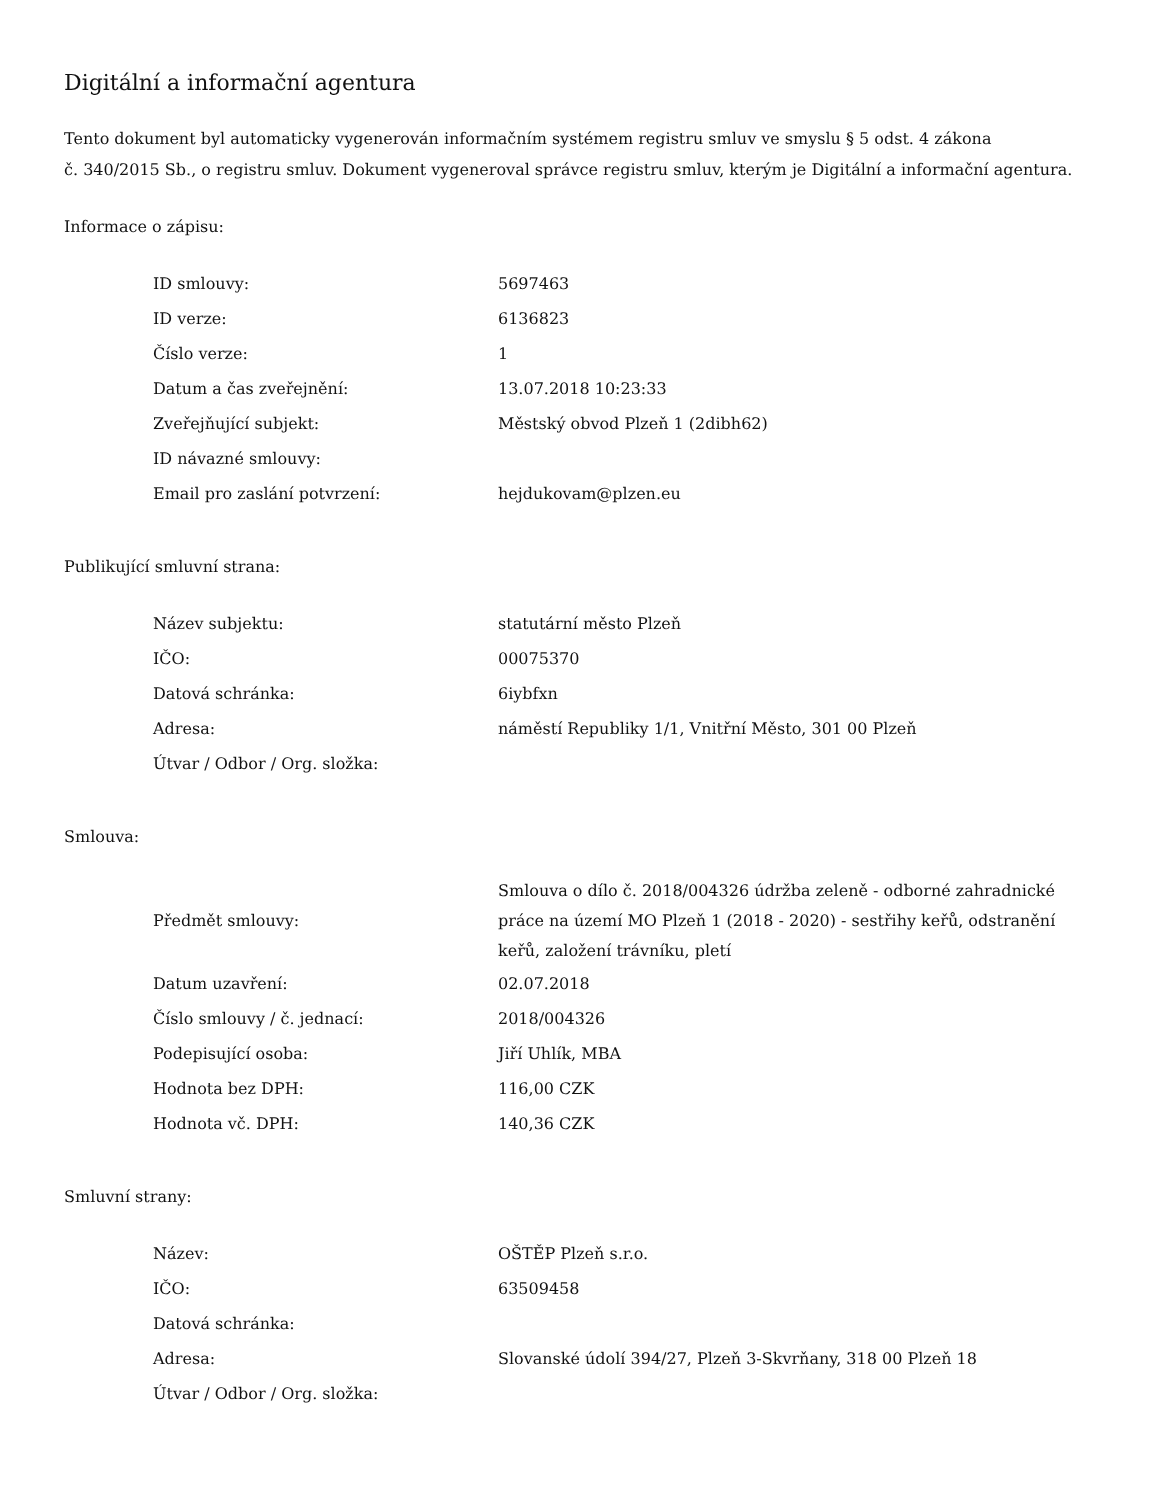Digitální a informační agentura
Tento dokument byl automaticky vygenerován informačním systémem registru smluv ve smyslu § 5 odst. 4 zákona
č. 340/2015 Sb., o registru smluv. Dokument vygeneroval správce registru smluv, kterým je Digitální a informační agentura.
Informace o zápisu:
| ID smlouvy: | 5697463 |
| ID verze: | 6136823 |
| Číslo verze: | 1 |
| Datum a čas zveřejnění: | 13.07.2018 10:23:33 |
| Zveřejňující subjekt: | Městský obvod Plzeň 1 (2dibh62) |
| ID návazné smlouvy: | |
| Email pro zaslání potvrzení: | hejdukovam@plzen.eu |
Publikující smluvní strana:
| Název subjektu: | statutární město Plzeň |
| IČO: | 00075370 |
| Datová schránka: | 6iybfxn |
| Adresa: | náměstí Republiky 1/1, Vnitřní Město, 301 00 Plzeň |
| Útvar / Odbor / Org. složka: | |
Smlouva:
| Předmět smlouvy: | Smlouva o dílo č. 2018/004326 údržba zeleně - odborné zahradnické práce na území MO Plzeň 1 (2018 - 2020) - sestřihy keřů, odstranění keřů, založení trávníku, pletí |
| Datum uzavření: | 02.07.2018 |
| Číslo smlouvy / č. jednací: | 2018/004326 |
| Podepisující osoba: | Jiří Uhlík, MBA |
| Hodnota bez DPH: | 116,00 CZK |
| Hodnota vč. DPH: | 140,36 CZK |
Smluvní strany:
| Název: | OŠTĚP Plzeň s.r.o. |
| IČO: | 63509458 |
| Datová schránka: | |
| Adresa: | Slovanské údolí 394/27, Plzeň 3-Skvrňany, 318 00 Plzeň 18 |
| Útvar / Odbor / Org. složka: | |